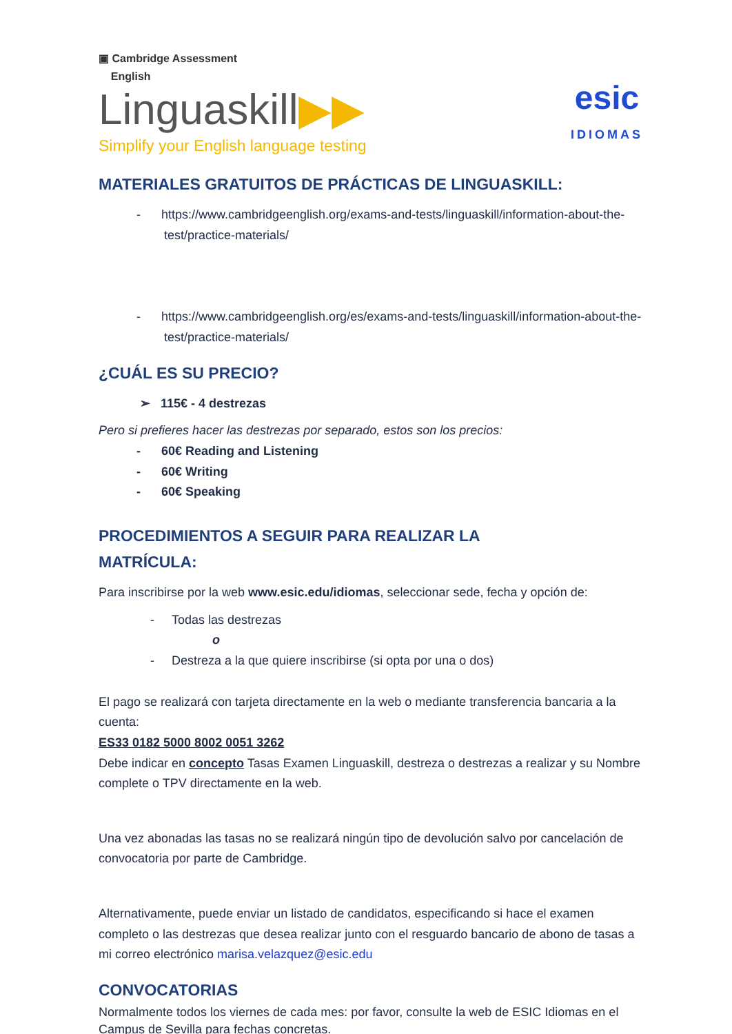▣ Cambridge Assessment
English
Linguaskill▶▶
Simplify your English language testing
esic
IDIOMAS
MATERIALES GRATUITOS DE PRÁCTICAS DE LINGUASKILL:
- https://www.cambridgeenglish.org/exams-and-tests/linguaskill/information-about-the-test/practice-materials/
- https://www.cambridgeenglish.org/es/exams-and-tests/linguaskill/information-about-the-test/practice-materials/
¿CUÁL ES SU PRECIO?
➢ 115€ - 4 destrezas
Pero si prefieres hacer las destrezas por separado, estos son los precios:
- 60€ Reading and Listening
- 60€ Writing
- 60€ Speaking
PROCEDIMIENTOS A SEGUIR PARA REALIZAR LA
MATRÍCULA:
Para inscribirse por la web www.esic.edu/idiomas, seleccionar sede, fecha y opción de:
- Todas las destrezas
o
- Destreza a la que quiere inscribirse (si opta por una o dos)
El pago se realizará con tarjeta directamente en la web o mediante transferencia bancaria a la cuenta:
ES33 0182 5000 8002 0051 3262
Debe indicar en concepto Tasas Examen Linguaskill, destreza o destrezas a realizar y su Nombre complete o TPV directamente en la web.
Una vez abonadas las tasas no se realizará ningún tipo de devolución salvo por cancelación de convocatoria por parte de Cambridge.
Alternativamente, puede enviar un listado de candidatos, especificando si hace el examen completo o las destrezas que desea realizar junto con el resguardo bancario de abono de tasas a mi correo electrónico marisa.velazquez@esic.edu
CONVOCATORIAS
Normalmente todos los viernes de cada mes: por favor, consulte la web de ESIC Idiomas en el Campus de Sevilla para fechas concretas.